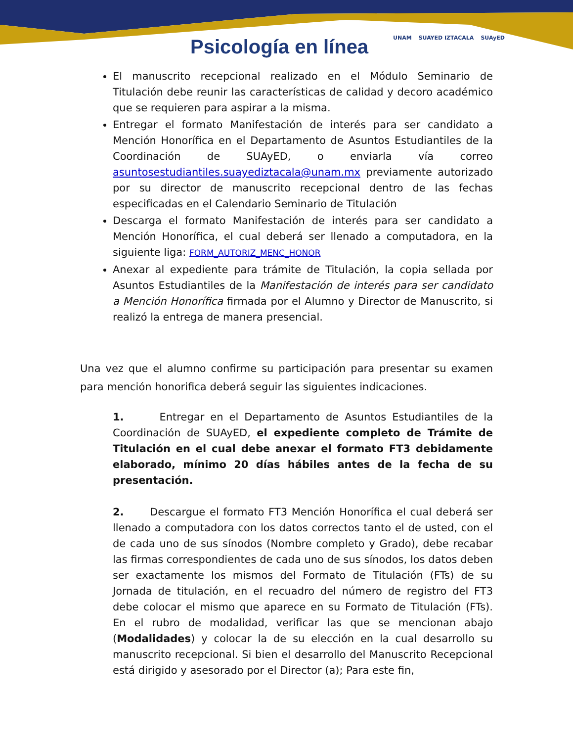Psicología en línea UNAM SUAYED IZTACALA SUAyED
El manuscrito recepcional realizado en el Módulo Seminario de Titulación debe reunir las características de calidad y decoro académico que se requieren para aspirar a la misma.
Entregar el formato Manifestación de interés para ser candidato a Mención Honorífica en el Departamento de Asuntos Estudiantiles de la Coordinación de SUAyED, o enviarla vía correo asuntosestudiantiles.suayediztacala@unam.mx previamente autorizado por su director de manuscrito recepcional dentro de las fechas especificadas en el Calendario Seminario de Titulación
Descarga el formato Manifestación de interés para ser candidato a Mención Honorífica, el cual deberá ser llenado a computadora, en la siguiente liga: FORM_AUTORIZ_MENC_HONOR
Anexar al expediente para trámite de Titulación, la copia sellada por Asuntos Estudiantiles de la Manifestación de interés para ser candidato a Mención Honorífica firmada por el Alumno y Director de Manuscrito, si realizó la entrega de manera presencial.
Una vez que el alumno confirme su participación para presentar su examen para mención honorifica deberá seguir las siguientes indicaciones.
1. Entregar en el Departamento de Asuntos Estudiantiles de la Coordinación de SUAyED, el expediente completo de Trámite de Titulación en el cual debe anexar el formato FT3 debidamente elaborado, mínimo 20 días hábiles antes de la fecha de su presentación.
2. Descargue el formato FT3 Mención Honorífica el cual deberá ser llenado a computadora con los datos correctos tanto el de usted, con el de cada uno de sus sínodos (Nombre completo y Grado), debe recabar las firmas correspondientes de cada uno de sus sínodos, los datos deben ser exactamente los mismos del Formato de Titulación (FTs) de su Jornada de titulación, en el recuadro del número de registro del FT3 debe colocar el mismo que aparece en su Formato de Titulación (FTs). En el rubro de modalidad, verificar las que se mencionan abajo (Modalidades) y colocar la de su elección en la cual desarrollo su manuscrito recepcional. Si bien el desarrollo del Manuscrito Recepcional está dirigido y asesorado por el Director (a); Para este fin,